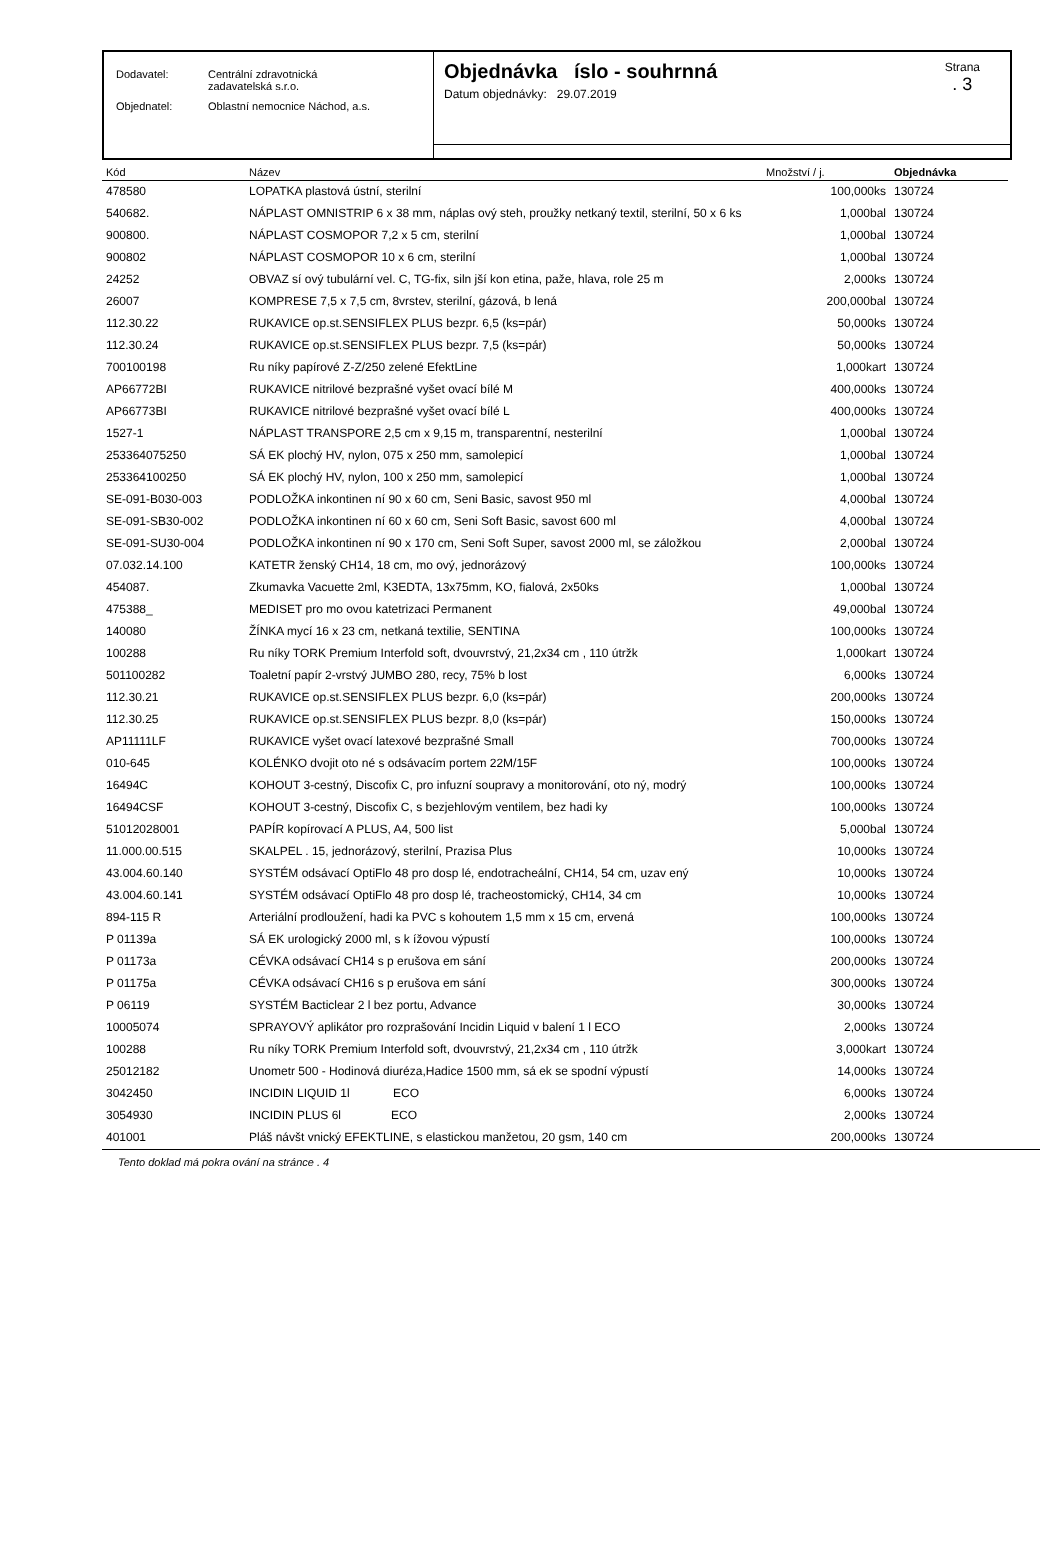| Dodavatel: | Centrální zdravotnická zadavatelská s.r.o. |
| Objednatel: | Oblastní nemocnice Náchod, a.s. |
Objednávka íslo - souhrnná
Datum objednávky: 29.07.2019
Strana
. 3
| Kód | Název | Množství / j. | Objednávka |
| --- | --- | --- | --- |
| 478580 | LOPATKA plastová ústní, sterilní | 100,000ks | 130724 |
| 540682. | NÁPLAST OMNISTRIP 6 x 38 mm, náplas ový steh, proužky netkaný textil, sterilní, 50 x 6 ks | 1,000bal | 130724 |
| 900800. | NÁPLAST COSMOPOR 7,2 x 5 cm, sterilní | 1,000bal | 130724 |
| 900802 | NÁPLAST COSMOPOR 10 x 6 cm, sterilní | 1,000bal | 130724 |
| 24252 | OBVAZ sí ový tubulární vel. C, TG-fix, siln jší kon etina, paže, hlava, role 25 m | 2,000ks | 130724 |
| 26007 | KOMPRESE 7,5 x 7,5 cm, 8vrstev, sterilní, gázová, b lená | 200,000bal | 130724 |
| 112.30.22 | RUKAVICE op.st.SENSIFLEX PLUS bezpr. 6,5 (ks=pár) | 50,000ks | 130724 |
| 112.30.24 | RUKAVICE op.st.SENSIFLEX PLUS bezpr. 7,5 (ks=pár) | 50,000ks | 130724 |
| 700100198 | Ru níky papírové Z-Z/250 zelené EfektLine | 1,000kart | 130724 |
| AP66772BI | RUKAVICE nitrilové bezprašné vyšet ovací bílé M | 400,000ks | 130724 |
| AP66773BI | RUKAVICE nitrilové bezprašné vyšet ovací bílé L | 400,000ks | 130724 |
| 1527-1 | NÁPLAST TRANSPORE 2,5 cm x 9,15 m, transparentní, nesterilní | 1,000bal | 130724 |
| 253364075250 | SÁ EK plochý HV, nylon, 075 x 250 mm, samolepicí | 1,000bal | 130724 |
| 253364100250 | SÁ EK plochý HV, nylon, 100 x 250 mm, samolepicí | 1,000bal | 130724 |
| SE-091-B030-003 | PODLOŽKA inkontinen ní 90 x 60 cm, Seni Basic, savost 950 ml | 4,000bal | 130724 |
| SE-091-SB30-002 | PODLOŽKA inkontinen ní 60 x 60 cm, Seni Soft Basic, savost 600 ml | 4,000bal | 130724 |
| SE-091-SU30-004 | PODLOŽKA inkontinen ní 90 x 170 cm, Seni Soft Super, savost 2000 ml, se záložkou | 2,000bal | 130724 |
| 07.032.14.100 | KATETR ženský CH14, 18 cm, mo ový, jednorázový | 100,000ks | 130724 |
| 454087. | Zkumavka Vacuette 2ml, K3EDTA, 13x75mm, KO, fialová, 2x50ks | 1,000bal | 130724 |
| 475388_ | MEDISET pro mo ovou katetrizaci Permanent | 49,000bal | 130724 |
| 140080 | ŽÍNKA mycí 16 x 23 cm, netkaná textilie, SENTINA | 100,000ks | 130724 |
| 100288 | Ru níky TORK Premium Interfold soft, dvouvrstvý, 21,2x34 cm , 110 útržk | 1,000kart | 130724 |
| 501100282 | Toaletní papír 2-vrstvý JUMBO 280, recy, 75% b lost | 6,000ks | 130724 |
| 112.30.21 | RUKAVICE op.st.SENSIFLEX PLUS bezpr. 6,0 (ks=pár) | 200,000ks | 130724 |
| 112.30.25 | RUKAVICE op.st.SENSIFLEX PLUS bezpr. 8,0 (ks=pár) | 150,000ks | 130724 |
| AP11111LF | RUKAVICE vyšet ovací latexové bezprašné Small | 700,000ks | 130724 |
| 010-645 | KOLÉNKO dvojit oto né s odsávacím portem 22M/15F | 100,000ks | 130724 |
| 16494C | KOHOUT 3-cestný, Discofix C, pro infuzní soupravy a monitorování, oto ný, modrý | 100,000ks | 130724 |
| 16494CSF | KOHOUT 3-cestný, Discofix C, s bezjehlovým ventilem, bez hadi ky | 100,000ks | 130724 |
| 51012028001 | PAPÍR kopírovací A PLUS, A4, 500 list | 5,000bal | 130724 |
| 11.000.00.515 | SKALPEL . 15, jednorázový, sterilní, Prazisa Plus | 10,000ks | 130724 |
| 43.004.60.140 | SYSTÉM odsávací OptiFlo 48 pro dosp lé, endotracheální, CH14, 54 cm, uzav ený | 10,000ks | 130724 |
| 43.004.60.141 | SYSTÉM odsávací OptiFlo 48 pro dosp lé, tracheostomický, CH14, 34 cm | 10,000ks | 130724 |
| 894-115 R | Arteriální prodloužení, hadi ka PVC s kohoutem 1,5 mm x 15 cm, ervená | 100,000ks | 130724 |
| P 01139a | SÁ EK urologický 2000 ml, s k ížovou výpustí | 100,000ks | 130724 |
| P 01173a | CÉVKA odsávací CH14 s p erušova em sání | 200,000ks | 130724 |
| P 01175a | CÉVKA odsávací CH16 s p erušova em sání | 300,000ks | 130724 |
| P 06119 | SYSTÉM Bacticlear 2 l bez portu, Advance | 30,000ks | 130724 |
| 10005074 | SPRAYOVÝ aplikátor pro rozprašování Incidin Liquid v balení 1 l ECO | 2,000ks | 130724 |
| 100288 | Ru níky TORK Premium Interfold soft, dvouvrstvý, 21,2x34 cm , 110 útržk | 3,000kart | 130724 |
| 25012182 | Unometr 500 - Hodinová diuréza,Hadice 1500 mm, sá ek se spodní výpustí | 14,000ks | 130724 |
| 3042450 | INCIDIN LIQUID 1l ECO | 6,000ks | 130724 |
| 3054930 | INCIDIN PLUS 6l ECO | 2,000ks | 130724 |
| 401001 | Pláš návšt vnický EFEKTLINE, s elastickou manžetou, 20 gsm, 140 cm | 200,000ks | 130724 |
Tento doklad má pokra ování na stránce . 4